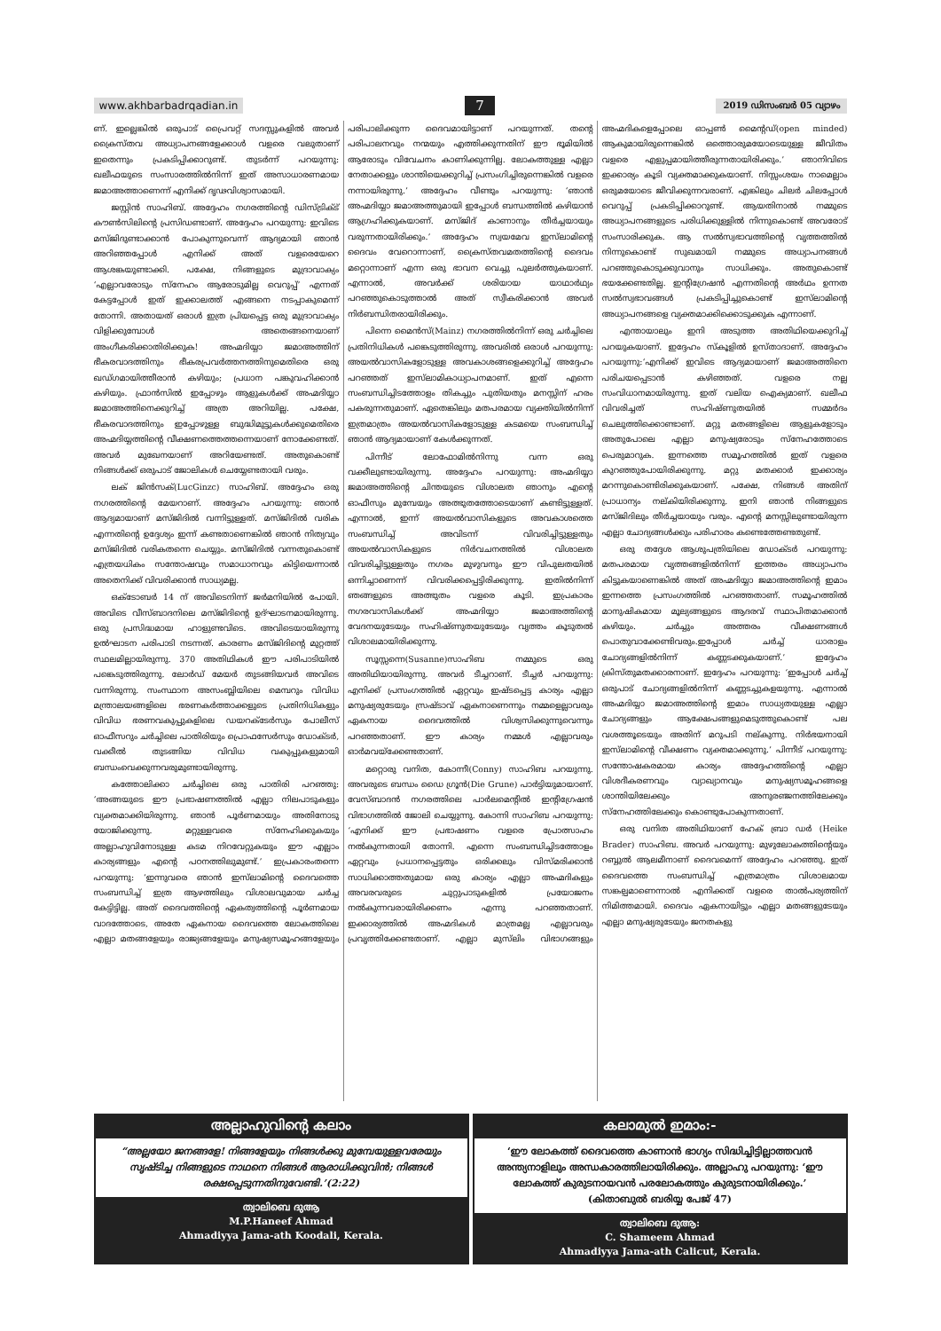www.akhbarbadrqadian.in 7 2019 ഡിസംബർ 05 വ്യാഴം
ണ്. ഇല്ലെങ്കിൽ ഒരുപാട് പ്രൈവറ്റ് സദസ്സുകളിൽ അവർ ക്രൈസ്തവ അധ്യാപനങ്ങളേക്കാൾ വളരെ വലുതാണ് ഇതെന്നും പ്രകടിപ്പിക്കാറുണ്ട്. തുടർന്ന് പറയുന്നു: ഖലീഫയുടെ സംസാരത്തിൽനിന്ന് ഇത് അസാധാരണമായ ജമാഅത്താണെന്ന് എനിക്ക് ദൃഢവിശ്വാസമായി.
ജസ്റ്റിൻ സാഹിബ്. അദ്ദേഹം നഗരത്തിന്റെ ഡിസ്ട്രിക്ട് കൗൺസിലിന്റെ പ്രസിഡണ്ടാണ്. അദ്ദേഹം പറയുന്നു: ഇവിടെ മസ്ജിദുണ്ടാക്കാൻ പോകുന്നുവെന്ന് ആദ്യമായി ഞാൻ അറിഞ്ഞപ്പോൾ എനിക്ക് അത് വളരെയേറെ ആശങ്കയുണ്ടാക്കി. പക്ഷേ, നിങ്ങളുടെ മുദ്രാവാക്യം ‘എല്ലാവരോടും സ്നേഹം ആരോടുമില്ല വെറുപ്പ്’ എന്നത് കേട്ടപ്പോൾ ഇത് ഇക്കാലത്ത് എങ്ങനെ നടപ്പാകുമെന്ന് തോന്നി. അതായത് ഒരാൾ ഇത്ര പ്രിയപ്പെട്ട ഒരു മുദ്രാവാക്യം വിളിക്കുമ്പോൾ അതെങ്ങനെയാണ് അംഗീകരിക്കാതിരിക്കുക! അഹ്മദിയ്യാ ജമാഅത്തിന് ഭീകരവാദത്തിനും ഭീകരപ്രവർത്തനത്തിനുമെതിരെ ഒരു ഖഡ്ഗമായിത്തീരാൻ കഴിയും; പ്രധാന പങ്കുവഹിക്കാൻ കഴിയും. ഫ്രാൻസിൽ ഇപ്പോഴും ആളുകൾക്ക് അഹ്മദിയ്യാ ജമാഅത്തിനെക്കുറിച്ച് അത്ര അറിയില്ല. പക്ഷേ, ഭീകരവാദത്തിനും ഇപ്പോഴുള്ള ബുദ്ധിമുട്ടുകൾക്കുമെതിരെ അഹ്മദിയ്യത്തിന്റെ വീക്ഷണത്തെത്തന്നെയാണ് നോക്കേണ്ടത്. അവർ മുഖേനയാണ് അറിയേണ്ടത്. അതുകൊണ്ട് നിങ്ങൾക്ക് ഒരുപാട് ജോലികൾ ചെയ്യേണ്ടതായി വരും.
ലക് ജിൻസക്(LucGinzc) സാഹിബ്. അദ്ദേഹം ഒരു നഗരത്തിന്റെ മേയറാണ്. അദ്ദേഹം പറയുന്നു: ഞാൻ ആദ്യമായാണ് മസ്ജിദിൽ വന്നിട്ടുള്ളത്. മസ്ജിദിൽ വരിക എന്നതിന്റെ ഉദ്ദേശ്യം ഇന്ന് കണ്ടതാണെങ്കിൽ ഞാൻ നിത്യവും മസ്ജിദിൽ വരികതന്നെ ചെയ്യും. മസ്ജിദിൽ വന്നതുകൊണ്ട് എത്രയധികം സന്തോഷവും സമാധാനവും കിട്ടിയെന്നാൽ അതെനിക്ക് വിവരിക്കാൻ സാധ്യമല്ല.
ഒക്ടോബർ 14 ന് അവിടെനിന്ന് ജർമനിയിൽ പോയി. അവിടെ വീസ്ബാദനിലെ മസ്ജിദിന്റെ ഉദ്ഘാടനമായിരുന്നു. ഒരു പ്രസിദ്ധമായ ഹാളുണ്ടവിടെ. അവിടെയായിരുന്നു ഉൽഘാടന പരിപാടി നടന്നത്. കാരണം മസ്ജിദിന്റെ മുറ്റത്ത് സ്ഥലമില്ലായിരുന്നു. 370 അതിഥികൾ ഈ പരിപാടിയിൽ പങ്കെടുത്തിരുന്നു. ലോർഡ് മേയർ തുടങ്ങിയവർ അവിടെ വന്നിരുന്നു. സംസ്ഥാന അസംബ്ലിയിലെ മെമ്പറും വിവിധ മന്ത്രാലയങ്ങളിലെ ഭരണകർത്താക്കളുടെ പ്രതിനിധികളും വിവിധ ഭരണവകുപ്പുകളിലെ ഡയറക്ടേർസും പോലീസ് ഓഫീസറും ചർച്ചിലെ പാതിരിയും പ്രൊഫസേർസും ഡോക്ടർ, വക്കീൽ തുടങ്ങിയ വിവിധ വകുപ്പുകളുമായി ബന്ധംവെക്കുന്നവരുമുണ്ടായിരുന്നു.
കത്തോലിക്കാ ചർച്ചിലെ ഒരു പാതിരി പറഞ്ഞു: ‘അങ്ങയുടെ ഈ പ്രഭാഷണത്തിൽ എല്ലാ നിലപാടുകളും വ്യക്തമാക്കിയിരുന്നു. ഞാൻ പൂർണമായും അതിനോടു യോജിക്കുന്നു. മറ്റുള്ളവരെ സ്നേഹിക്കുകയും അല്ലാഹുവിനോടുള്ള കടമ നിറവേറ്റുകയും ഈ എല്ലാം കാര്യങ്ങളും എന്റെ പഠനത്തിലുമുണ്ട്.’ ഇപ്രകാരംതന്നെ പറയുന്നു: ‘ഇന്നുവരെ ഞാൻ ഇസ്‌ലാമിന്റെ ദൈവത്തെ സംബന്ധിച്ച് ഇത്ര ആഴത്തിലും വിശാലവുമായ ചർച്ച കേട്ടിട്ടില്ല. അത് ദൈവത്തിന്റെ ഏകത്വത്തിന്റെ പൂർണമായ വാദത്തോടെ, അതേ ഏകനായ ദൈവത്തെ ലോകത്തിലെ എല്ലാ മതങ്ങളേയും രാജ്യങ്ങളേയും മനുഷ്യസമൂഹങ്ങളേയും പരിപാലിക്കുന്ന ദൈവമായിട്ടാണ് പറയുന്നത്. തന്റെ പരിപാലനവും നന്മയും എത്തിക്കുന്നതിന് ഈ ഭൂമിയിൽ ആരോടും വിവേചനം കാണിക്കുന്നില്ല. ലോകത്തുള്ള എല്ലാ നേതാക്കളും ശാന്തിയെക്കുറിച്ച് പ്രസംഗിച്ചിരുന്നെങ്കിൽ വളരെ നന്നായിരുന്നു.’ അദ്ദേഹം വീണ്ടും പറയുന്നു: ‘ഞാൻ അഹ്മദിയ്യാ ജമാഅത്തുമായി ഇപ്പോൾ ബന്ധത്തിൽ കഴിയാൻ ആഗ്രഹിക്കുകയാണ്. മസ്ജിദ് കാണാനും തീർച്ചയായും വരുന്നതായിരിക്കും.’ അദ്ദേഹം സ്വയമേവ ഇസ്‌ലാമിന്റെ ദൈവം വേറൊന്നാണ്, ക്രൈസ്തവമതത്തിന്റെ ദൈവം മറ്റൊന്നാണ് എന്ന ഒരു ഭാവന വെച്ചു പുലർത്തുകയാണ്. എന്നാൽ, അവർക്ക് ശരിയായ യാഥാർഥ്യം പറഞ്ഞുകൊടുത്താൽ അത് സ്വീകരിക്കാൻ അവർ നിർബന്ധിതരായിരിക്കും.
പിന്നെ മൈൻസ്(Mainz) നഗരത്തിൽനിന്ന് ഒരു ചർച്ചിലെ പ്രതിനിധികൾ പങ്കെടുത്തിരുന്നു. അവരിൽ ഒരാൾ പറയുന്നു: അയൽവാസികളോടുള്ള അവകാശങ്ങളെക്കുറിച്ച് അദ്ദേഹം പറഞ്ഞത് ഇസ്‌ലാമികാധ്യാപനമാണ്. ഇത് എന്നെ സംബന്ധിച്ചിടത്തോളം തികച്ചും പുതിയതും മനസ്സിന് ഹരം പകരുന്നതുമാണ്. ഏതെങ്കിലും മതപരമായ വ്യക്തിയിൽനിന്ന് ഇത്രമാത്രം അയൽവാസികളോടുള്ള കടമയെ സംബന്ധിച്ച് ഞാൻ ആദ്യമായാണ് കേൾക്കുന്നത്.
പിന്നീട് ലോഫോമിൽനിന്നു വന്ന ഒരു വക്കീലുണ്ടായിരുന്നു. അദ്ദേഹം പറയുന്നു: അഹ്മദിയ്യാ ജമാഅത്തിന്റെ ചിന്തയുടെ വിശാലത ഞാനും എന്റെ ഓഫീസും മുമ്പേയും അത്ഭുതത്തോടെയാണ് കണ്ടിട്ടുള്ളത്. എന്നാൽ, ഇന്ന് അയൽവാസികളുടെ അവകാശത്തെ സംബന്ധിച്ച് അവിടന്ന് വിവരിച്ചിട്ടുള്ളതും അയൽവാസികളുടെ നിർവചനത്തിൽ വിശാലത വിവരിച്ചിട്ടുള്ളതും നഗരം മുഴുവനും ഈ വിപുലതയിൽ ഒന്നിച്ചാണെന്ന് വിവരിക്കപ്പെട്ടിരിക്കുന്നു. ഇതിൽനിന്ന് ഞങ്ങളുടെ അത്ഭുതം വളരെ കൂടി. ഇപ്രകാരം നഗരവാസികൾക്ക് അഹ്മദിയ്യാ ജമാഅത്തിന്റെ വേദനയുടേയും സഹിഷ്ണുതയുടേയും വൃത്തം കൂടുതൽ വിശാലമായിരിക്കുന്നു.
സൂസ്സന്നെ(Susanne)സാഹിബ നമ്മുടെ ഒരു അതിഥിയായിരുന്നു. അവർ ടീച്ചറാണ്. ടീച്ചർ പറയുന്നു: എനിക്ക് പ്രസംഗത്തിൽ ഏറ്റവും ഇഷ്ടപ്പെട്ട കാര്യം എല്ലാ മനുഷ്യരുടേയും സ്രഷ്ടാവ് ഏകനാണെന്നും നമ്മളെല്ലാവരും ഏകനായ ദൈവത്തിൽ വിശ്വസിക്കുന്നുവെന്നും പറഞ്ഞതാണ്. ഈ കാര്യം നമ്മൾ എല്ലാവരും ഓർമവയ്ക്കേണ്ടതാണ്.
മറ്റൊരു വനിത, കോന്നീ(Conny) സാഹിബ പറയുന്നു. അവരുടെ ബന്ധം ഡൈ ഗ്രൂൻ(Die Grune) പാർട്ടിയുമായാണ്. വേസ്ബാദൻ നഗരത്തിലെ പാർലമെന്റിൽ ഇന്റിഗ്രേഷൻ വിഭാഗത്തിൽ ജോലി ചെയ്യുന്നു. കോന്നി സാഹിബ പറയുന്നു: ‘എനിക്ക് ഈ പ്രഭാഷണം വളരെ പ്രോത്സാഹം നൽകുന്നതായി തോന്നി. എന്നെ സംബന്ധിച്ചിടത്തോളം ഏറ്റവും പ്രധാനപ്പെട്ടതും ഒരിക്കലും വിസ്മരിക്കാൻ സാധിക്കാത്തതുമായ ഒരു കാര്യം എല്ലാ അഹ്മദികളും അവരവരുടെ ചുറ്റുപാടുകളിൽ പ്രയോജനം നൽകുന്നവരായിരിക്കണം എന്നു പറഞ്ഞതാണ്. ഇക്കാര്യത്തിൽ അഹ്മദികൾ മാത്രമല്ല എല്ലാവരും പ്രവൃത്തിക്കേണ്ടതാണ്. എല്ലാ മുസ്‌ലിം വിഭാഗങ്ങളും അഹ്മദികളെപ്പോലെ ഓപ്പൺ മൈന്റഡ്(open minded) ആകുമായിരുന്നെങ്കിൽ ഒത്തൊരുമയോടെയുള്ള ജീവിതം വളരെ എളുപ്പമായിത്തീരുന്നതായിരിക്കും.’ ഞാനിവിടെ ഇക്കാര്യം കൂടി വ്യക്തമാക്കുകയാണ്. നിസ്സംശയം നാമെല്ലാം ഒരുമയോടെ ജീവിക്കുന്നവരാണ്. എങ്കിലും ചിലർ ചിലപ്പോൾ വെറുപ്പ് പ്രകടിപ്പിക്കാറുണ്ട്. ആയതിനാൽ നമ്മുടെ അധ്യാപനങ്ങളുടെ പരിധിക്കുള്ളിൽ നിന്നുകൊണ്ട് അവരോട് സംസാരിക്കുക. ആ സൽസ്വഭാവത്തിന്റെ വൃത്തത്തിൽ നിന്നുകൊണ്ട് സുഖമായി നമ്മുടെ അധ്യാപനങ്ങൾ പറഞ്ഞുകൊടുക്കുവാനും സാധിക്കും. അതുകൊണ്ട് ഭയക്കേണ്ടതില്ല. ഇന്റിഗ്രേഷൻ എന്നതിന്റെ അർഥം ഉന്നത സൽസ്വഭാവങ്ങൾ പ്രകടിപ്പിച്ചുകൊണ്ട് ഇസ്‌ലാമിന്റെ അധ്യാപനങ്ങളെ വ്യക്തമാക്കിക്കൊടുക്കുക എന്നാണ്.
എന്തായാലും ഇനി അടുത്ത അതിഥിയെക്കുറിച്ച് പറയുകയാണ്. ഇദ്ദേഹം സ്കൂളിൽ ഉസ്താദാണ്. അദ്ദേഹം പറയുന്നു:‘എനിക്ക് ഇവിടെ ആദ്യമായാണ് ജമാഅത്തിനെ പരിചയപ്പെടാൻ കഴിഞ്ഞത്. വളരെ നല്ല സംവിധാനമായിരുന്നു. ഇത് വലിയ ഐക്യമാണ്. ഖലീഫ വിവരിച്ചത് സഹിഷ്ണുതയിൽ സമ്മർദം ചെലുത്തിക്കൊണ്ടാണ്. മറ്റു മതങ്ങളിലെ ആളുകളോടും അതുപോലെ എല്ലാ മനുഷ്യരോടും സ്നേഹത്തോടെ പെരുമാറുക. ഇന്നത്തെ സമൂഹത്തിൽ ഇത് വളരെ കുറഞ്ഞുപോയിരിക്കുന്നു. മറ്റു മതക്കാർ ഇക്കാര്യം മറന്നുകൊണ്ടിരിക്കുകയാണ്. പക്ഷേ, നിങ്ങൾ അതിന് പ്രാധാന്യം നല്കിയിരിക്കുന്നു. ഇനി ഞാൻ നിങ്ങളുടെ മസ്ജിദിലും തീർച്ചയായും വരും. എന്റെ മനസ്സിലുണ്ടായിരുന്ന എല്ലാ ചോദ്യങ്ങൾക്കും പരിഹാരം കണ്ടെത്തേണ്ടതുണ്ട്.
ഒരു തദ്ദേശ ആശുപത്രിയിലെ ഡോക്ടർ പറയുന്നു: മതപരമായ വൃത്തങ്ങളിൽനിന്ന് ഇത്തരം അധ്യാപനം കിട്ടുകയാണെങ്കിൽ അത് അഹ്മദിയ്യാ ജമാഅത്തിന്റെ ഇമാം ഇന്നത്തെ പ്രസംഗത്തിൽ പറഞ്ഞതാണ്. സമൂഹത്തിൽ മാനുഷികമായ മൂല്യങ്ങളുടെ ആദരവ് സ്ഥാപിതമാക്കാൻ കഴിയും. ചർച്ചും അത്തരം വീക്ഷണങ്ങൾ പൊതുവാക്കേണ്ടിവരും.ഇപ്പോൾ ചർച്ച് ധാരാളം ചോദ്യങ്ങളിൽനിന്ന് കണ്ണടക്കുകയാണ്.’ ഇദ്ദേഹം ക്രിസ്തുമതക്കാരനാണ്. ഇദ്ദേഹം പറയുന്നു: ‘ഇപ്പോൾ ചർച്ച് ഒരുപാട് ചോദ്യങ്ങളിൽനിന്ന് കണ്ണടച്ചുകളയുന്നു. എന്നാൽ അഹ്മദിയ്യാ ജമാഅത്തിന്റെ ഇമാം സാധ്യതയുള്ള എല്ലാ ചോദ്യങ്ങളും ആക്ഷേപങ്ങളുമെടുത്തുകൊണ്ട് പല വശത്തൂടെയും അതിന് മറുപടി നല്കുന്നു. നിർഭയനായി ഇസ്‌ലാമിന്റെ വീക്ഷണം വ്യക്തമാക്കുന്നു.’ പിന്നീട് പറയുന്നു: സന്തോഷകരമായ കാര്യം അദ്ദേഹത്തിന്റെ എല്ലാ വിശദീകരണവും വ്യാഖ്യാനവും മനുഷ്യസമൂഹങ്ങളെ ശാന്തിയിലേക്കും അനുരഞ്ജനത്തിലേക്കും സ്നേഹത്തിലേക്കും കൊണ്ടുപോകുന്നതാണ്.
ഒരു വനിത അതിഥിയാണ് ഹേക് ബ്രാ ഡർ (Heike Brader) സാഹിബ. അവർ പറയുന്നു: മുഴുലോകത്തിന്റെയും റബ്ബുൽ ആലമീനാണ് ദൈവമെന്ന് അദ്ദേഹം പറഞ്ഞു. ഇത് ദൈവത്തെ സംബന്ധിച്ച് എത്രമാത്രം വിശാലമായ സങ്കല്പമാണെന്നാൽ എനിക്കത് വളരെ താൽപര്യത്തിന് നിമിത്തമായി. ദൈവം ഏകനായിട്ടും എല്ലാ മതങ്ങളുടേയും എല്ലാ മനുഷ്യരുടേയും ജനതകളു
അല്ലാഹുവിന്റെ കലാം
“അല്ലയോ ജനങ്ങളേ! നിങ്ങളേയും നിങ്ങൾക്കു മുമ്പേയുള്ളവരേയും സൃഷ്ടിച്ച നിങ്ങളുടെ നാഥനെ നിങ്ങൾ ആരാധിക്കുവിൻ; നിങ്ങൾ രക്ഷപ്പെടുന്നതിനുവേണ്ടി.’(2:22)
ത്വാലിബെ ദുആ
M.P.Haneef Ahmad
Ahmadiyya Jama-ath Koodali, Kerala.
കലാമുൽ ഇമാം:-
‘ഈ ലോകത്ത് ദൈവത്തെ കാണാൻ ഭാഗ്യം സിദ്ധിച്ചിട്ടില്ലാത്തവൻ അന്ത്യനാളിലും അന്ധകാരത്തിലായിരിക്കും. അല്ലാഹു പറയുന്നു: ‘ഈ ലോകത്ത് കുരുടനായവൻ പരലോകത്തും കുരുടനായിരിക്കും.’
(കിതാബുൽ ബരിയ്യ പേജ് 47)
ത്വാലിബെ ദുആ:
C. Shameem Ahmad
Ahmadiyya Jama-ath Calicut, Kerala.